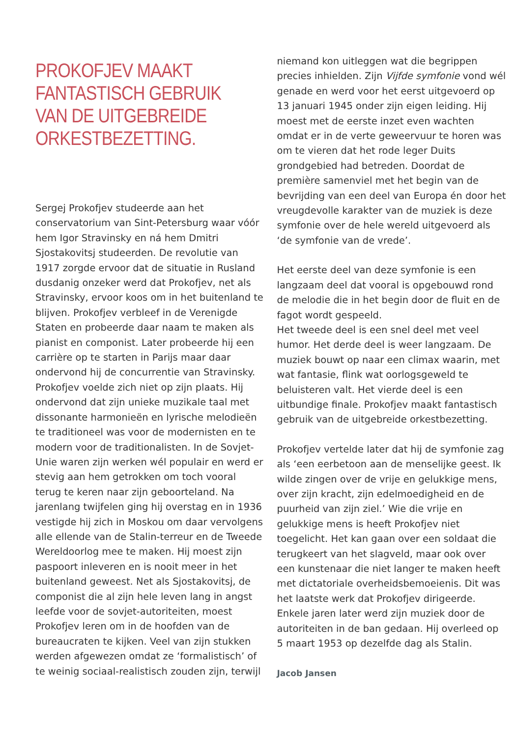PROKOFJEV MAAKT
FANTASTISCH GEBRUIK
VAN DE UITGEBREIDE
ORKESTBEZETTING.
Sergej Prokofjev studeerde aan het conservatorium van Sint-Petersburg waar vóór hem Igor Stravinsky en ná hem Dmitri Sjostakovitsj studeerden. De revolutie van 1917 zorgde ervoor dat de situatie in Rusland dusdanig onzeker werd dat Prokofjev, net als Stravinsky, ervoor koos om in het buitenland te blijven. Prokofjev verbleef in de Verenigde Staten en probeerde daar naam te maken als pianist en componist. Later probeerde hij een carrière op te starten in Parijs maar daar ondervond hij de concurrentie van Stravinsky. Prokofjev voelde zich niet op zijn plaats. Hij ondervond dat zijn unieke muzikale taal met dissonante harmonieën en lyrische melodieën te traditioneel was voor de modernisten en te modern voor de traditionalisten. In de Sovjet-Unie waren zijn werken wél populair en werd er stevig aan hem getrokken om toch vooral terug te keren naar zijn geboorteland. Na jarenlang twijfelen ging hij overstag en in 1936 vestigde hij zich in Moskou om daar vervolgens alle ellende van de Stalin-terreur en de Tweede Wereldoorlog mee te maken. Hij moest zijn paspoort inleveren en is nooit meer in het buitenland geweest. Net als Sjostakovitsj, de componist die al zijn hele leven lang in angst leefde voor de sovjet-autoriteiten, moest Prokofjev leren om in de hoofden van de bureaucraten te kijken. Veel van zijn stukken werden afgewezen omdat ze ‘formalistisch’ of te weinig sociaal-realistisch zouden zijn, terwijl
niemand kon uitleggen wat die begrippen precies inhielden. Zijn Vijfde symfonie vond wél genade en werd voor het eerst uitgevoerd op 13 januari 1945 onder zijn eigen leiding. Hij moest met de eerste inzet even wachten omdat er in de verte geweervuur te horen was om te vieren dat het rode leger Duits grondgebied had betreden. Doordat de première samenviel met het begin van de bevrijding van een deel van Europa én door het vreugdevolle karakter van de muziek is deze symfonie over de hele wereld uitgevoerd als ‘de symfonie van de vrede’.
Het eerste deel van deze symfonie is een langzaam deel dat vooral is opgebouwd rond de melodie die in het begin door de fluit en de fagot wordt gespeeld.
Het tweede deel is een snel deel met veel humor. Het derde deel is weer langzaam. De muziek bouwt op naar een climax waarin, met wat fantasie, flink wat oorlogsgeweld te beluisteren valt. Het vierde deel is een uitbundige finale. Prokofjev maakt fantastisch gebruik van de uitgebreide orkestbezetting.
Prokofjev vertelde later dat hij de symfonie zag als ‘een eerbetoon aan de menselijke geest. Ik wilde zingen over de vrije en gelukkige mens, over zijn kracht, zijn edelmoedigheid en de puurheid van zijn ziel.’ Wie die vrije en gelukkige mens is heeft Prokofjev niet toegelicht. Het kan gaan over een soldaat die terugkeert van het slagveld, maar ook over een kunstenaar die niet langer te maken heeft met dictatoriale overheidsbemoeienis. Dit was het laatste werk dat Prokofjev dirigeerde. Enkele jaren later werd zijn muziek door de autoriteiten in de ban gedaan. Hij overleed op 5 maart 1953 op dezelfde dag als Stalin.
Jacob Jansen